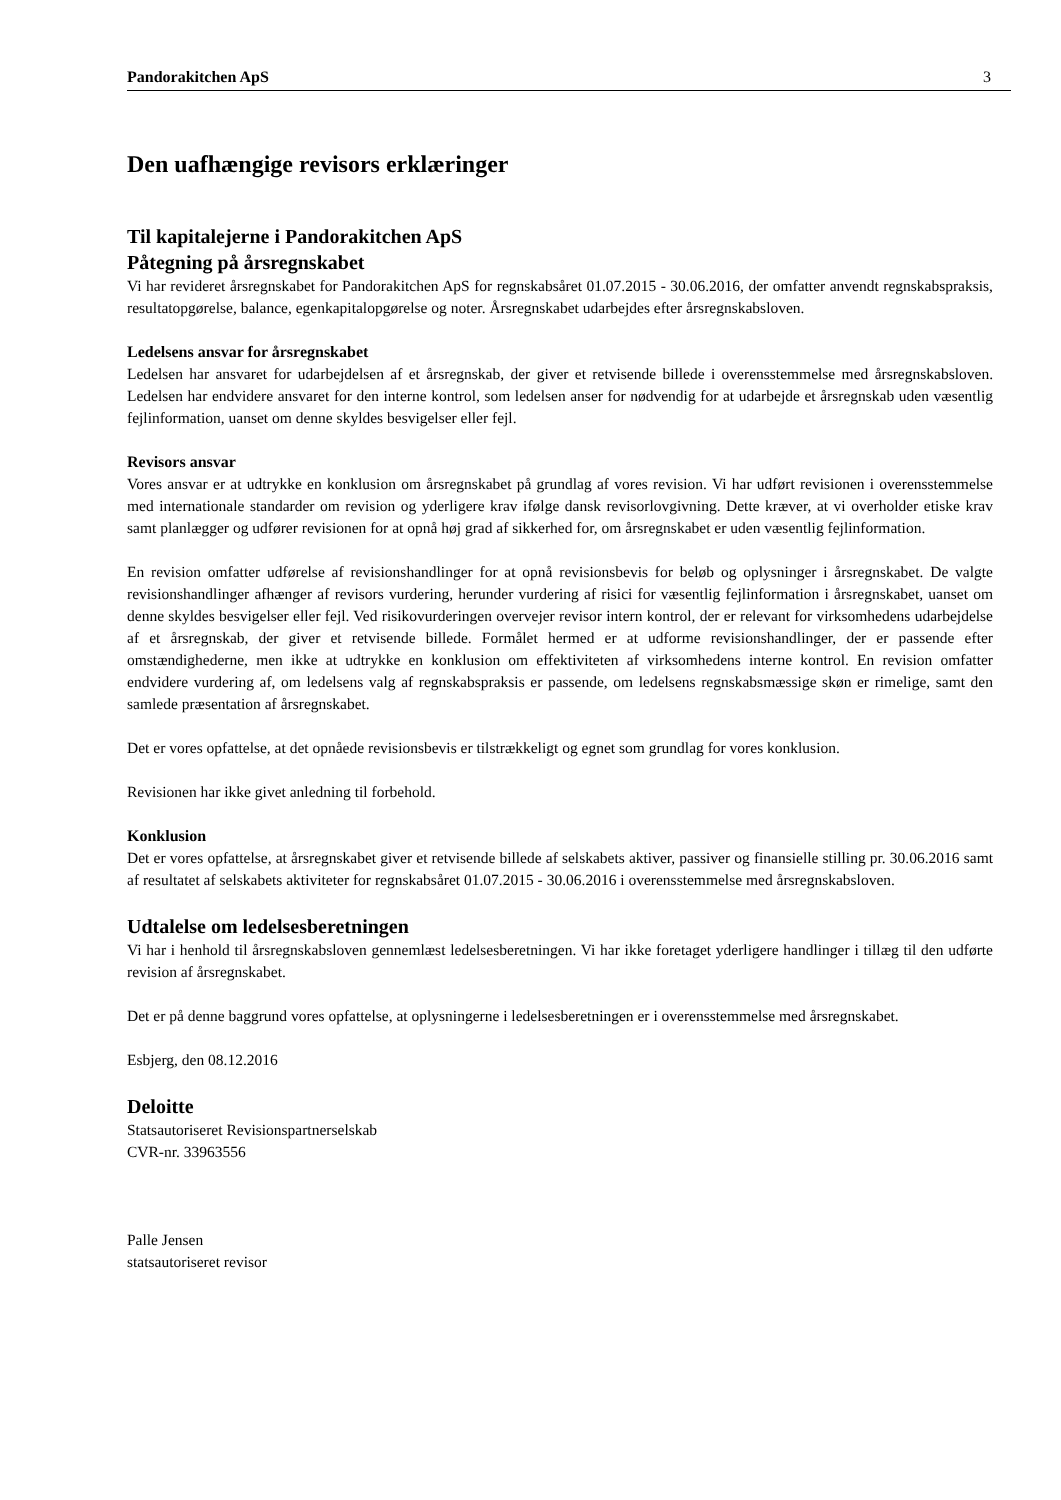Pandorakitchen ApS 3
Den uafhængige revisors erklæringer
Til kapitalejerne i Pandorakitchen ApS
Påtegning på årsregnskabet
Vi har revideret årsregnskabet for Pandorakitchen ApS for regnskabsåret 01.07.2015 - 30.06.2016, der omfatter anvendt regnskabspraksis, resultatopgørelse, balance, egenkapitalopgørelse og noter. Årsregnskabet udarbejdes efter årsregnskabsloven.
Ledelsens ansvar for årsregnskabet
Ledelsen har ansvaret for udarbejdelsen af et årsregnskab, der giver et retvisende billede i overensstemmelse med årsregnskabsloven. Ledelsen har endvidere ansvaret for den interne kontrol, som ledelsen anser for nødvendig for at udarbejde et årsregnskab uden væsentlig fejlinformation, uanset om denne skyldes besvigelser eller fejl.
Revisors ansvar
Vores ansvar er at udtrykke en konklusion om årsregnskabet på grundlag af vores revision. Vi har udført revisionen i overensstemmelse med internationale standarder om revision og yderligere krav ifølge dansk revisorlovgivning. Dette kræver, at vi overholder etiske krav samt planlægger og udfører revisionen for at opnå høj grad af sikkerhed for, om årsregnskabet er uden væsentlig fejlinformation.
En revision omfatter udførelse af revisionshandlinger for at opnå revisionsbevis for beløb og oplysninger i årsregnskabet. De valgte revisionshandlinger afhænger af revisors vurdering, herunder vurdering af risici for væsentlig fejlinformation i årsregnskabet, uanset om denne skyldes besvigelser eller fejl. Ved risikovurderingen overvejer revisor intern kontrol, der er relevant for virksomhedens udarbejdelse af et årsregnskab, der giver et retvisende billede. Formålet hermed er at udforme revisionshandlinger, der er passende efter omstændighederne, men ikke at udtrykke en konklusion om effektiviteten af virksomhedens interne kontrol. En revision omfatter endvidere vurdering af, om ledelsens valg af regnskabspraksis er passende, om ledelsens regnskabsmæssige skøn er rimelige, samt den samlede præsentation af årsregnskabet.
Det er vores opfattelse, at det opnåede revisionsbevis er tilstrækkeligt og egnet som grundlag for vores konklusion.
Revisionen har ikke givet anledning til forbehold.
Konklusion
Det er vores opfattelse, at årsregnskabet giver et retvisende billede af selskabets aktiver, passiver og finansielle stilling pr. 30.06.2016 samt af resultatet af selskabets aktiviteter for regnskabsåret 01.07.2015 - 30.06.2016 i overensstemmelse med årsregnskabsloven.
Udtalelse om ledelsesberetningen
Vi har i henhold til årsregnskabsloven gennemlæst ledelsesberetningen. Vi har ikke foretaget yderligere handlinger i tillæg til den udførte revision af årsregnskabet.
Det er på denne baggrund vores opfattelse, at oplysningerne i ledelsesberetningen er i overensstemmelse med årsregnskabet.
Esbjerg, den 08.12.2016
Deloitte
Statsautoriseret Revisionspartnerselskab
CVR-nr. 33963556
Palle Jensen
statsautoriseret revisor